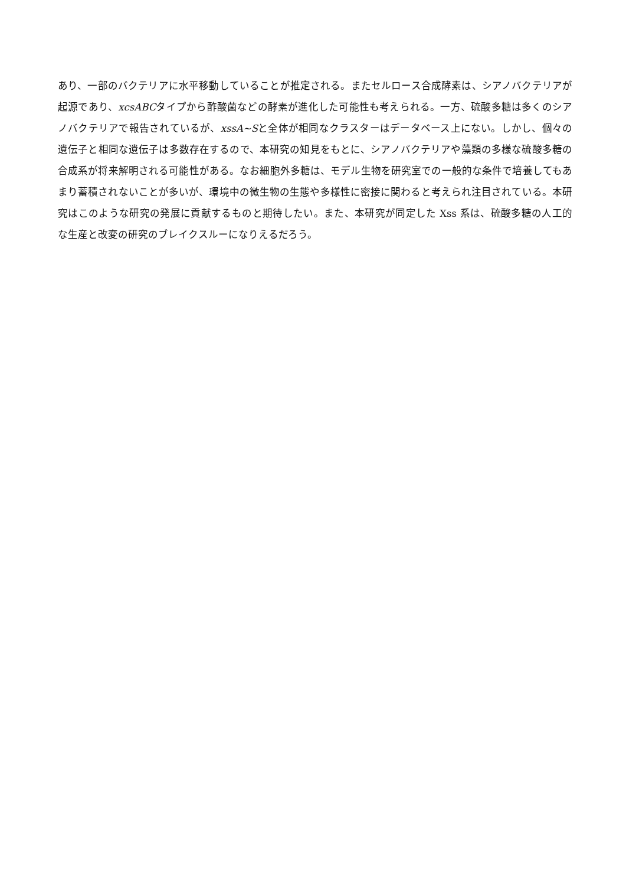あり、一部のバクテリアに水平移動していることが推定される。またセルロース合成酵素は、シアノバクテリアが起源であり、xcsABCタイプから酢酸菌などの酵素が進化した可能性も考えられる。一方、硫酸多糖は多くのシアノバクテリアで報告されているが、xssA~Sと全体が相同なクラスターはデータベース上にない。しかし、個々の遺伝子と相同な遺伝子は多数存在するので、本研究の知見をもとに、シアノバクテリアや藻類の多様な硫酸多糖の合成系が将来解明される可能性がある。なお細胞外多糖は、モデル生物を研究室での一般的な条件で培養してもあまり蓄積されないことが多いが、環境中の微生物の生態や多様性に密接に関わると考えられ注目されている。本研究はこのような研究の発展に貢献するものと期待したい。また、本研究が同定した Xss 系は、硫酸多糖の人工的な生産と改変の研究のブレイクスルーになりえるだろう。